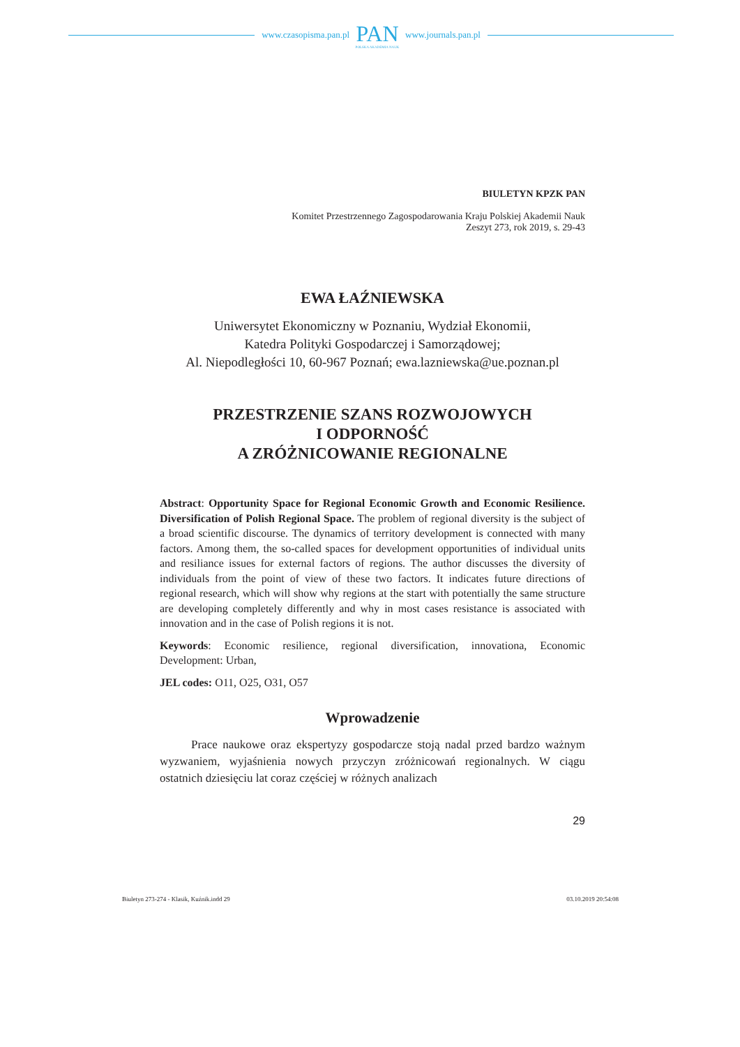www.czasopisma.pan.pl
PAN
POLSKA AKADEMIA NAUK
www.journals.pan.pl
BIULETYN KPZK PAN
Komitet Przestrzennego Zagospodarowania Kraju Polskiej Akademii Nauk
Zeszyt 273, rok 2019, s. 29-43
EWA ŁAŹNIEWSKA
Uniwersytet Ekonomiczny w Poznaniu, Wydział Ekonomii,
Katedra Polityki Gospodarczej i Samorządowej;
Al. Niepodległości 10, 60-967 Poznań; ewa.lazniewska@ue.poznan.pl
PRZESTRZENIE SZANS ROZWOJOWYCH
I ODPORNOŚĆ
A ZRÓŻNICOWANIE REGIONALNE
Abstract: Opportunity Space for Regional Economic Growth and Economic Resilience. Diversification of Polish Regional Space. The problem of regional diversity is the subject of a broad scientific discourse. The dynamics of territory development is connected with many factors. Among them, the so-called spaces for development opportunities of individual units and resiliance issues for external factors of regions. The author discusses the diversity of individuals from the point of view of these two factors. It indicates future directions of regional research, which will show why regions at the start with potentially the same structure are developing completely differently and why in most cases resistance is associated with innovation and in the case of Polish regions it is not.
Keywords: Economic resilience, regional diversification, innovationa, Economic Development: Urban,
JEL codes: O11, O25, O31, O57
Wprowadzenie
Prace naukowe oraz ekspertyzy gospodarcze stoją nadal przed bardzo ważnym wyzwaniem, wyjaśnienia nowych przyczyn zróżnicowań regionalnych. W ciągu ostatnich dziesięciu lat coraz częściej w różnych analizach
29
Biuletyn 273-274 - Klasik, Kuźnik.indd 29 03.10.2019 20:54:08